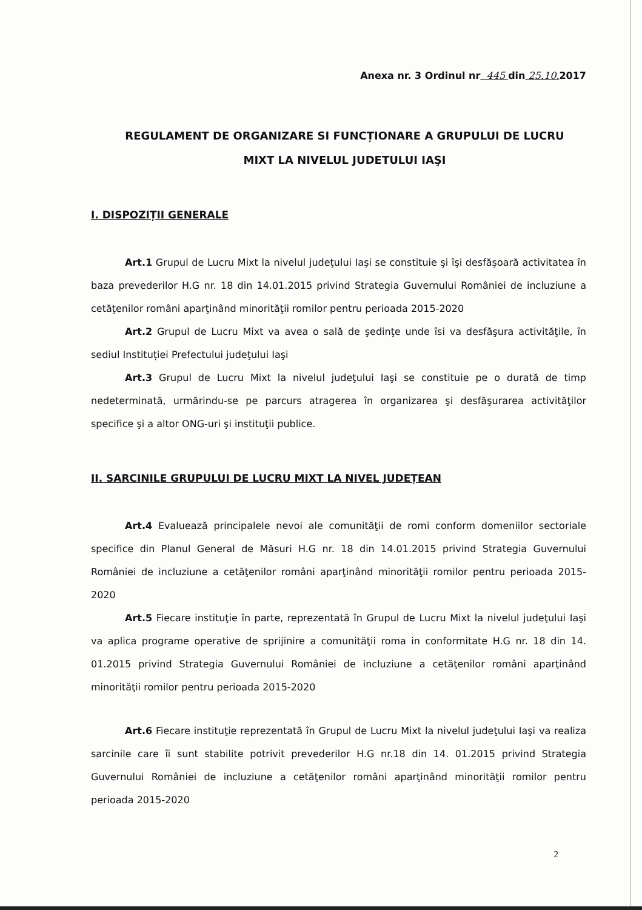Anexa nr. 3 Ordinul nr 445 din 25.10. 2017
REGULAMENT DE ORGANIZARE SI FUNCȚIONARE A GRUPULUI DE LUCRU
MIXT LA NIVELUL JUDETULUI IAŞI
I. DISPOZIȚII GENERALE
Art.1 Grupul de Lucru Mixt la nivelul judeţului Iaşi se constituie şi îşi desfăşoară activitatea în baza prevederilor H.G nr. 18 din 14.01.2015 privind Strategia Guvernului României de incluziune a cetăţenilor români aparţinând minorităţii romilor pentru perioada 2015-2020
Art.2 Grupul de Lucru Mixt va avea o sală de şedinţe unde îsi va desfăşura activităţile, în sediul Instituției Prefectului judeţului Iaşi
Art.3 Grupul de Lucru Mixt la nivelul judeţului Iaşi se constituie pe o durată de timp nedeterminată, urmărindu-se pe parcurs atragerea în organizarea şi desfăşurarea activităţilor specifice şi a altor ONG-uri şi instituţii publice.
II. SARCINILE GRUPULUI DE LUCRU MIXT LA NIVEL JUDEȚEAN
Art.4 Evaluează principalele nevoi ale comunităţii de romi conform domeniilor sectoriale specifice din Planul General de Măsuri H.G nr. 18 din 14.01.2015 privind Strategia Guvernului României de incluziune a cetăţenilor români aparţinând minorităţii romilor pentru perioada 2015-2020
Art.5 Fiecare instituţie în parte, reprezentată în Grupul de Lucru Mixt la nivelul judeţului Iaşi va aplica programe operative de sprijinire a comunităţii roma in conformitate H.G nr. 18 din 14. 01.2015 privind Strategia Guvernului României de incluziune a cetăţenilor români aparţinând minorităţii romilor pentru perioada 2015-2020
Art.6 Fiecare instituţie reprezentată în Grupul de Lucru Mixt la nivelul judeţului Iaşi va realiza sarcinile care îi sunt stabilite potrivit prevederilor H.G nr.18 din 14. 01.2015 privind Strategia Guvernului României de incluziune a cetăţenilor români aparţinând minorităţii romilor pentru perioada 2015-2020
2